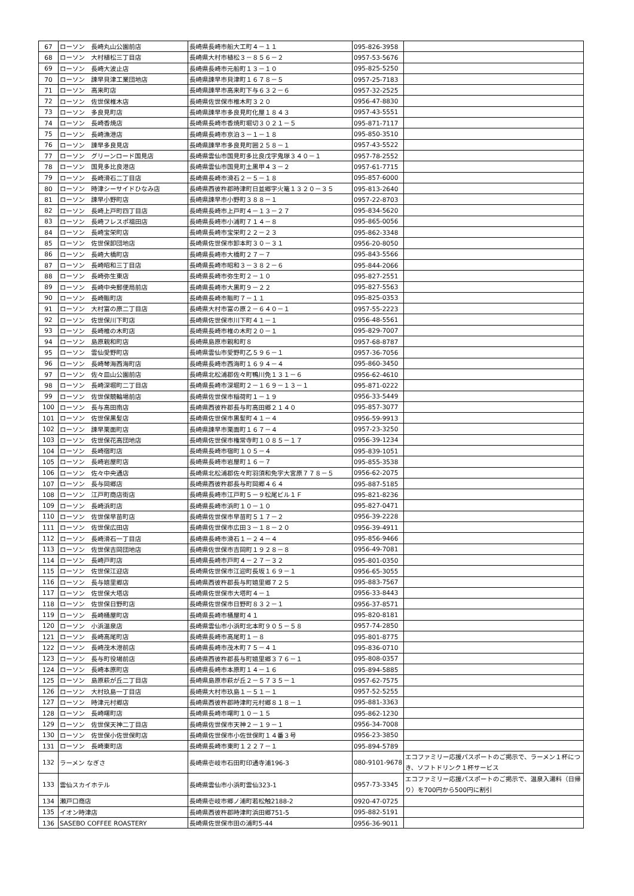| 67 | ローソン 長崎丸山公園前店 | 長崎県長崎市船大工町４－１１ | 095-826-3958 | |
| 68 | ローソン 大村植松三丁目店 | 長崎県大村市植松３－８５６－２ | 0957-53-5676 | |
| 69 | ローソン 長崎大波止店 | 長崎県長崎市元船町１３－１０ | 095-825-5250 | |
| 70 | ローソン 諫早貝津工業団地店 | 長崎県諫早市貝津町１６７８－５ | 0957-25-7183 | |
| 71 | ローソン 高来町店 | 長崎県諫早市高来町下与６３２－６ | 0957-32-2525 | |
| 72 | ローソン 佐世保椎木店 | 長崎県佐世保市椎木町３２０ | 0956-47-8830 | |
| 73 | ローソン 多良見町店 | 長崎県諫早市多良見町化屋１８４３ | 0957-43-5551 | |
| 74 | ローソン 長崎香焼店 | 長崎県長崎市香焼町堀切３０２１－５ | 095-871-7117 | |
| 75 | ローソン 長崎漁港店 | 長崎県長崎市京泊３－１－１８ | 095-850-3510 | |
| 76 | ローソン 諫早多良見店 | 長崎県諫早市多良見町囲２５８－１ | 0957-43-5522 | |
| 77 | ローソン グリーンロード国見店 | 長崎県雲仙市国見町多比良戊字鬼塚３４０－１ | 0957-78-2552 | |
| 78 | ローソン 国見多比良港店 | 長崎県雲仙市国見町土黒甲４３－２ | 0957-61-7715 | |
| 79 | ローソン 長崎滑石二丁目店 | 長崎県長崎市滑石２－５－１８ | 095-857-6000 | |
| 80 | ローソン 時津シーサイドひなみ店 | 長崎県西彼杵郡時津町日並郷字火篭１３２０－３５ | 095-813-2640 | |
| 81 | ローソン 諫早小野町店 | 長崎県諫早市小野町３８８－１ | 0957-22-8703 | |
| 82 | ローソン 長崎上戸町四丁目店 | 長崎県長崎市上戸町４－１３－２７ | 095-834-5620 | |
| 83 | ローソン 長崎フレスポ福田店 | 長崎県長崎市小浦町７１４－８ | 095-865-0056 | |
| 84 | ローソン 長崎宝栄町店 | 長崎県長崎市宝栄町２２－２３ | 095-862-3348 | |
| 85 | ローソン 佐世保卸団地店 | 長崎県佐世保市卸本町３０－３１ | 0956-20-8050 | |
| 86 | ローソン 長崎大橋町店 | 長崎県長崎市大橋町２７－７ | 095-843-5566 | |
| 87 | ローソン 長崎昭和三丁目店 | 長崎県長崎市昭和３－３８２－６ | 095-844-2066 | |
| 88 | ローソン 長崎弥生東店 | 長崎県長崎市弥生町２－１０ | 095-827-2551 | |
| 89 | ローソン 長崎中央郵便局前店 | 長崎県長崎市大黒町９－２２ | 095-827-5563 | |
| 90 | ローソン 長崎賑町店 | 長崎県長崎市賑町７－１１ | 095-825-0353 | |
| 91 | ローソン 大村富の原二丁目店 | 長崎県大村市富の原２－６４０－１ | 0957-55-2223 | |
| 92 | ローソン 佐世保川下町店 | 長崎県佐世保市川下町４１－１ | 0956-48-5561 | |
| 93 | ローソン 長崎椎の木町店 | 長崎県長崎市椎の木町２０－１ | 095-829-7007 | |
| 94 | ローソン 島原親和町店 | 長崎県島原市親和町８ | 0957-68-8787 | |
| 95 | ローソン 雲仙愛野町店 | 長崎県雲仙市愛野町乙５９６－１ | 0957-36-7056 | |
| 96 | ローソン 長崎琴海西海町店 | 長崎県長崎市西海町１６９４－４ | 095-860-3450 | |
| 97 | ローソン 佐々皿山公園前店 | 長崎県北松浦郡佐々町鴨川免１３１－６ | 0956-62-4610 | |
| 98 | ローソン 長崎深堀町二丁目店 | 長崎県長崎市深堀町２－１６９－１３－１ | 095-871-0222 | |
| 99 | ローソン 佐世保競輪場前店 | 長崎県佐世保市稲荷町１－１９ | 0956-33-5449 | |
| 100 | ローソン 長与高田南店 | 長崎県西彼杵郡長与町高田郷２１４０ | 095-857-3077 | |
| 101 | ローソン 佐世保黒髪店 | 長崎県佐世保市黒髪町４１－４ | 0956-59-9913 | |
| 102 | ローソン 諫早栗面町店 | 長崎県諫早市栗面町１６７－４ | 0957-23-3250 | |
| 103 | ローソン 佐世保花高団地店 | 長崎県佐世保市権常寺町１０８５－１７ | 0956-39-1234 | |
| 104 | ローソン 長崎宿町店 | 長崎県長崎市宿町１０５－４ | 095-839-1051 | |
| 105 | ローソン 長崎岩屋町店 | 長崎県長崎市岩屋町１６－７ | 095-855-3538 | |
| 106 | ローソン 佐々中央通店 | 長崎県北松浦郡佐々町羽須和免字大宮原７７８－５ | 0956-62-2075 | |
| 107 | ローソン 長与岡郷店 | 長崎県西彼杵郡長与町岡郷４６４ | 095-887-5185 | |
| 108 | ローソン 江戸町商店街店 | 長崎県長崎市江戸町５－９松尾ビル１Ｆ | 095-821-8236 | |
| 109 | ローソン 長崎浜町店 | 長崎県長崎市浜町１０－１０ | 095-827-0471 | |
| 110 | ローソン 佐世保早苗町店 | 長崎県佐世保市早苗町５１７－２ | 0956-39-2228 | |
| 111 | ローソン 佐世保広田店 | 長崎県佐世保市広田３－１８－２０ | 0956-39-4911 | |
| 112 | ローソン 長崎滑石一丁目店 | 長崎県長崎市滑石１－２４－４ | 095-856-9466 | |
| 113 | ローソン 佐世保吉岡団地店 | 長崎県佐世保市吉岡町１９２８－８ | 0956-49-7081 | |
| 114 | ローソン 長崎戸町店 | 長崎県長崎市戸町４－２７－３２ | 095-801-0350 | |
| 115 | ローソン 佐世保江迎店 | 長崎県佐世保市江迎町長坂１６９－１ | 0956-65-3055 | |
| 116 | ローソン 長与嬉里郷店 | 長崎県西彼杵郡長与町嬉里郷７２５ | 095-883-7567 | |
| 117 | ローソン 佐世保大塔店 | 長崎県佐世保市大塔町４－１ | 0956-33-8443 | |
| 118 | ローソン 佐世保日野町店 | 長崎県佐世保市日野町８３２－１ | 0956-37-8571 | |
| 119 | ローソン 長崎桶屋町店 | 長崎県長崎市桶屋町４１ | 095-820-8181 | |
| 120 | ローソン 小浜温泉店 | 長崎県雲仙市小浜町北本町９０５－５８ | 0957-74-2850 | |
| 121 | ローソン 長崎高尾町店 | 長崎県長崎市高尾町１－８ | 095-801-8775 | |
| 122 | ローソン 長崎茂木港前店 | 長崎県長崎市茂木町７５－４１ | 095-836-0710 | |
| 123 | ローソン 長与町役場前店 | 長崎県西彼杵郡長与町嬉里郷３７６－１ | 095-808-0357 | |
| 124 | ローソン 長崎本原町店 | 長崎県長崎市本原町１４－１６ | 095-894-5885 | |
| 125 | ローソン 島原萩が丘二丁目店 | 長崎県島原市萩が丘２－５７３５－１ | 0957-62-7575 | |
| 126 | ローソン 大村玖島一丁目店 | 長崎県大村市玖島１－５１－１ | 0957-52-5255 | |
| 127 | ローソン 時津元村郷店 | 長崎県西彼杵郡時津町元村郷８１８－１ | 095-881-3363 | |
| 128 | ローソン 長崎曙町店 | 長崎県長崎市曙町１０－１５ | 095-862-1230 | |
| 129 | ローソン 佐世保天神二丁目店 | 長崎県佐世保市天神２－１９－１ | 0956-34-7008 | |
| 130 | ローソン 佐世保小佐世保町店 | 長崎県佐世保市小佐世保町１４番３号 | 0956-23-3850 | |
| 131 | ローソン 長崎東町店 | 長崎県長崎市東町１２２７－１ | 095-894-5789 | |
| 132 | ラーメン なぎさ | 長崎県壱岐市石田町印通寺浦196-3 | 080-9101-9678 | エコファミリー応援パスポートのご掲示で、ラーメン１杯につき、ソフトドリンク１杯サービス |
| 133 | 雲仙スカイホテル | 長崎県雲仙市小浜町雲仙323-1 | 0957-73-3345 | エコファミリー応援パスポートのご掲示で、温泉入湯料（日帰り）を700円から500円に割引 |
| 134 | 瀬戸口商店 | 長崎県壱岐市郷ノ浦町若松触2188-2 | 0920-47-0725 | |
| 135 | イオン時津店 | 長崎県西彼杵郡時津町浜田郷751-5 | 095-882-5191 | |
| 136 | SASEBO COFFEE ROASTERY | 長崎県佐世保市田の浦町5-44 | 0956-36-9011 | |